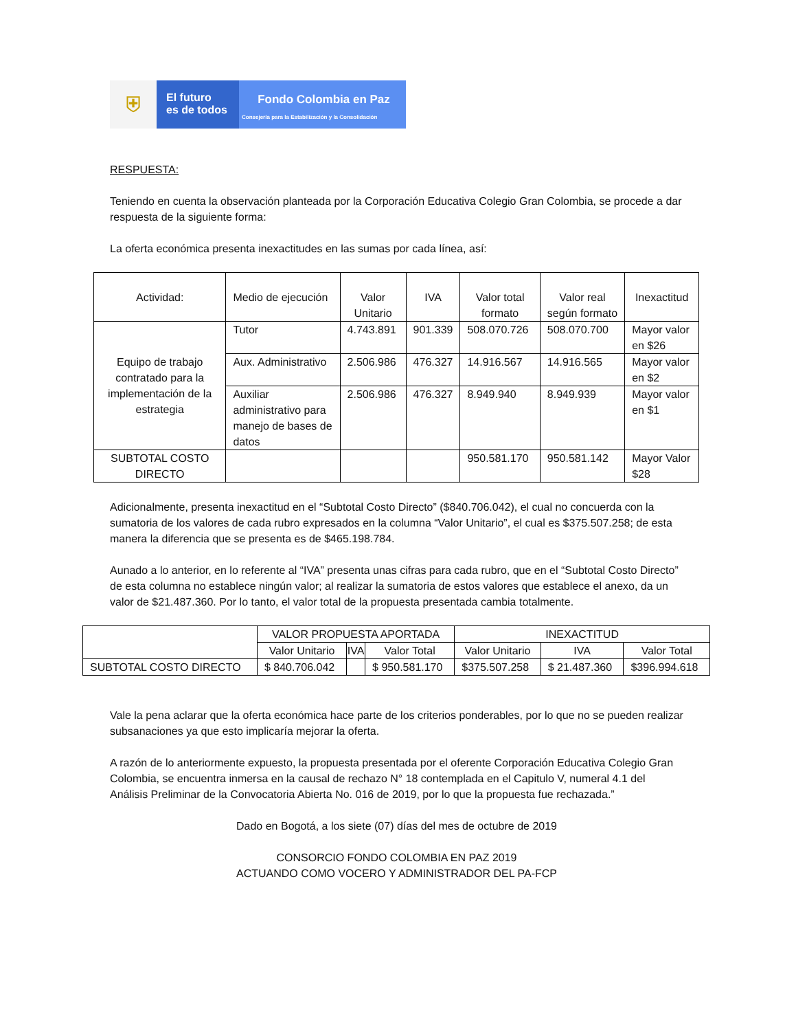⛨
El futuro
es de todos
Fondo Colombia en Paz
Consejería para la Estabilización y la Consolidación
RESPUESTA:
Teniendo en cuenta la observación planteada por la Corporación Educativa Colegio Gran Colombia, se procede a dar respuesta de la siguiente forma:
La oferta económica presenta inexactitudes en las sumas por cada línea, así:
| Actividad: | Medio de ejecución | Valor Unitario | IVA | Valor total formato | Valor real según formato | Inexactitud |
| --- | --- | --- | --- | --- | --- | --- |
| Equipo de trabajo contratado para la implementación de la estrategia | Tutor | 4.743.891 | 901.339 | 508.070.726 | 508.070.700 | Mayor valor en $26 |
| | Aux. Administrativo | 2.506.986 | 476.327 | 14.916.567 | 14.916.565 | Mayor valor en $2 |
| | Auxiliar administrativo para manejo de bases de datos | 2.506.986 | 476.327 | 8.949.940 | 8.949.939 | Mayor valor en $1 |
| SUBTOTAL COSTO DIRECTO | | | | 950.581.170 | 950.581.142 | Mayor Valor $28 |
Adicionalmente, presenta inexactitud en el “Subtotal Costo Directo” ($840.706.042), el cual no concuerda con la sumatoria de los valores de cada rubro expresados en la columna “Valor Unitario”, el cual es $375.507.258; de esta manera la diferencia que se presenta es de $465.198.784.
Aunado a lo anterior, en lo referente al “IVA” presenta unas cifras para cada rubro, que en el “Subtotal Costo Directo” de esta columna no establece ningún valor; al realizar la sumatoria de estos valores que establece el anexo, da un valor de $21.487.360. Por lo tanto, el valor total de la propuesta presentada cambia totalmente.
| | VALOR PROPUESTA APORTADA | | | INEXACTITUD | | |
| --- | --- | --- | --- | --- | --- | --- |
| | Valor Unitario | IVA | Valor Total | Valor Unitario | IVA | Valor Total |
| SUBTOTAL COSTO DIRECTO | $ 840.706.042 | | $ 950.581.170 | $375.507.258 | $ 21.487.360 | $396.994.618 |
Vale la pena aclarar que la oferta económica hace parte de los criterios ponderables, por lo que no se pueden realizar subsanaciones ya que esto implicaría mejorar la oferta.
A razón de lo anteriormente expuesto, la propuesta presentada por el oferente Corporación Educativa Colegio Gran Colombia, se encuentra inmersa en la causal de rechazo N° 18 contemplada en el Capitulo V, numeral 4.1 del Análisis Preliminar de la Convocatoria Abierta No. 016 de 2019, por lo que la propuesta fue rechazada.”
Dado en Bogotá, a los siete (07) días del mes de octubre de 2019
CONSORCIO FONDO COLOMBIA EN PAZ 2019
ACTUANDO COMO VOCERO Y ADMINISTRADOR DEL PA-FCP